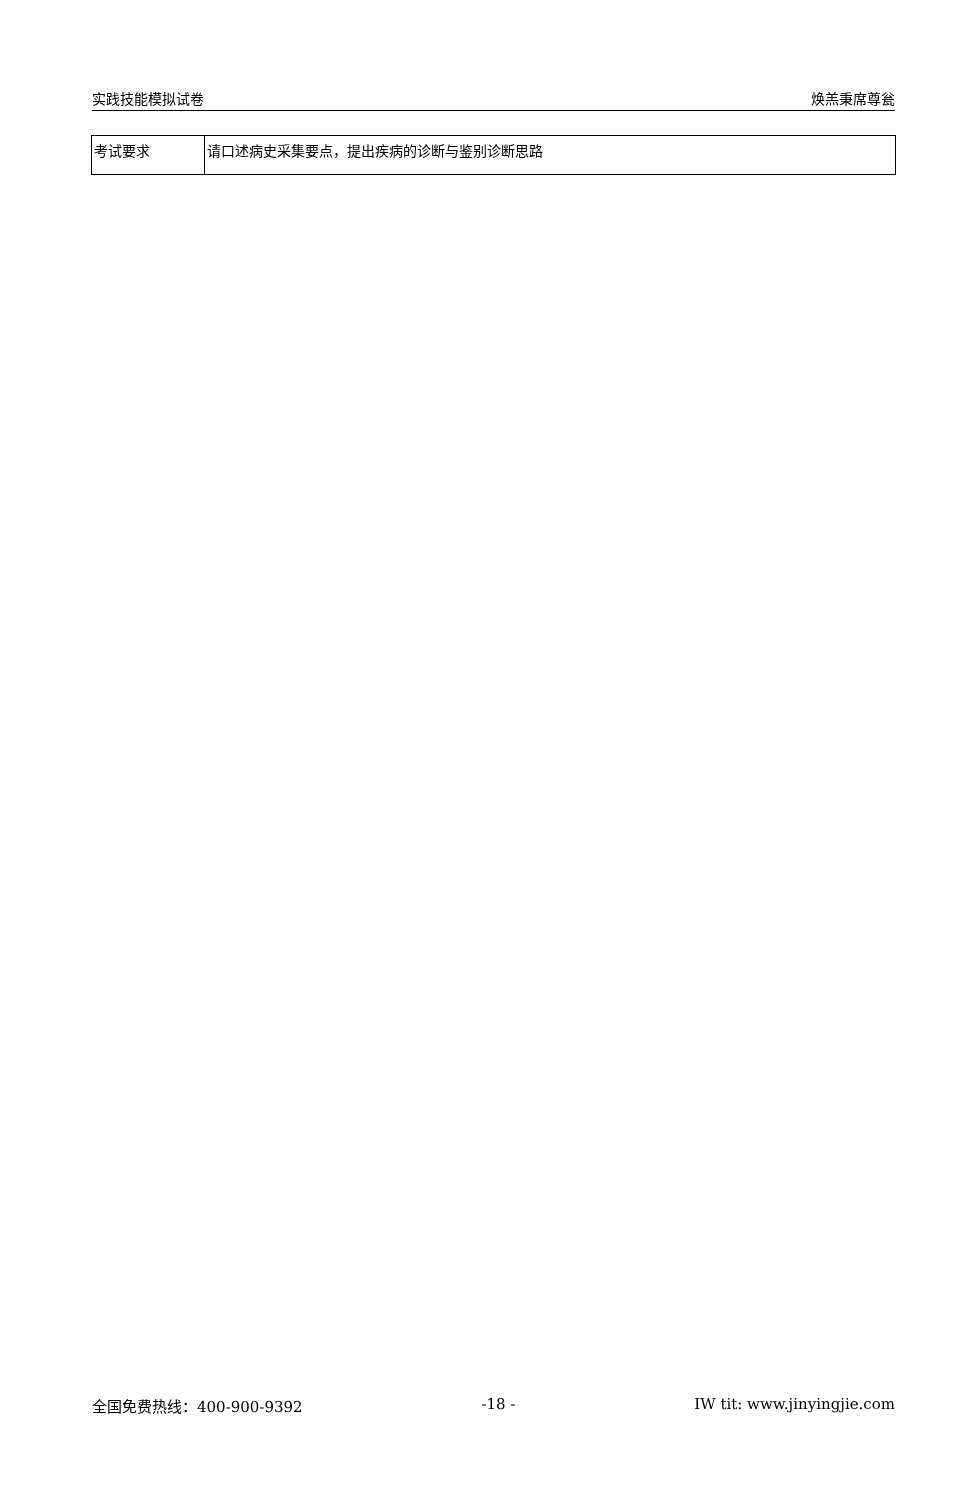实践技能模拟试卷 焕羔秉席尊瓮
| 考试要求 | 请口述病史采集要点，提出疾病的诊断与鉴别诊断思路 |
全国免费热线：400-900-9392 -18 - IW tit: www.jinyingjie.com